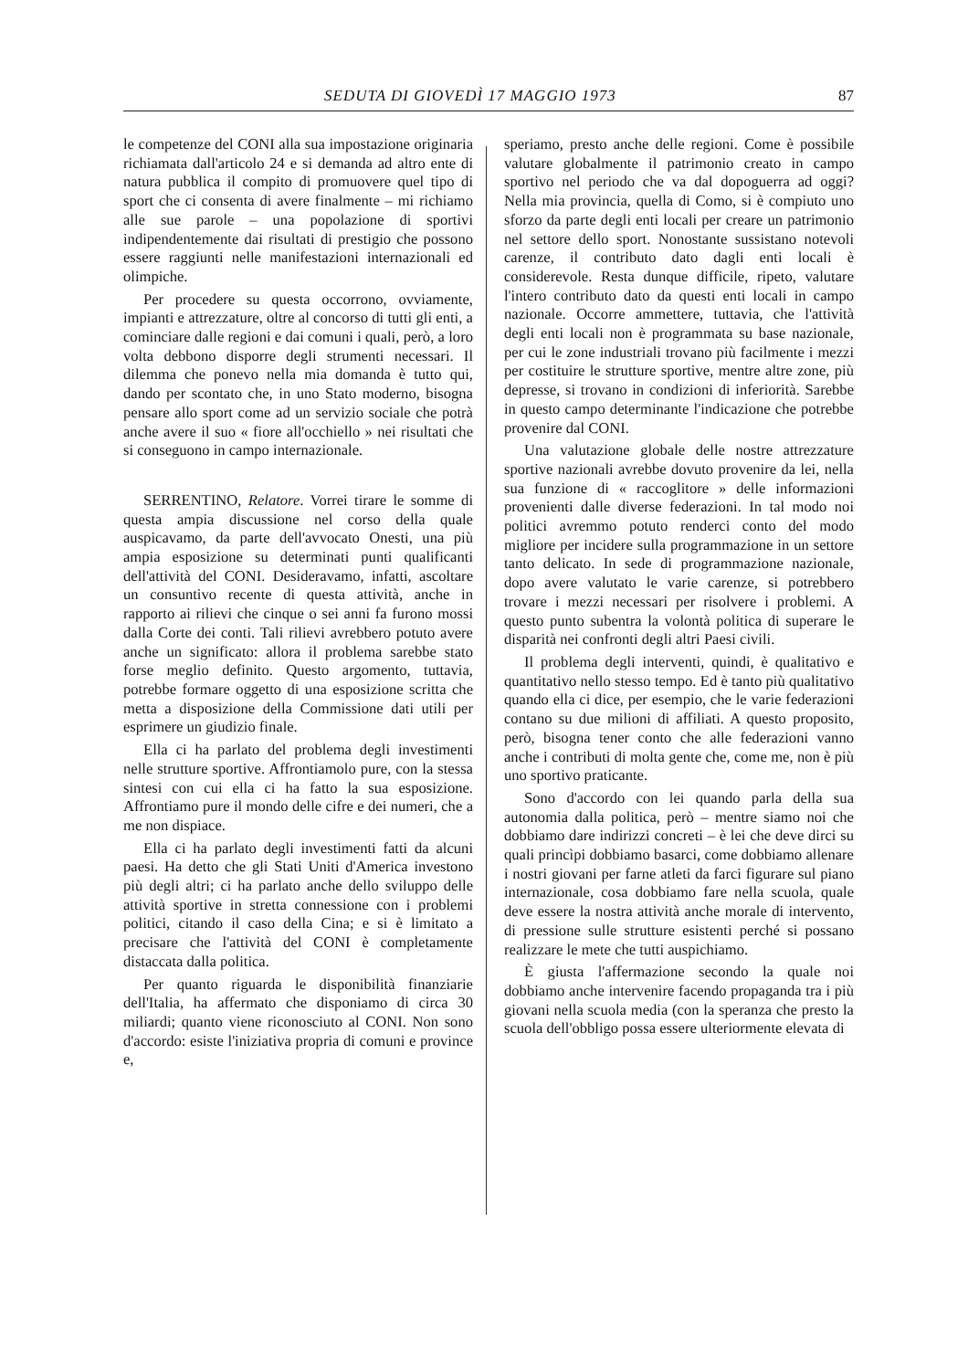SEDUTA DI GIOVEDÌ 17 MAGGIO 1973 87
le competenze del CONI alla sua impostazione originaria richiamata dall'articolo 24 e si demanda ad altro ente di natura pubblica il compito di promuovere quel tipo di sport che ci consenta di avere finalmente – mi richiamo alle sue parole – una popolazione di sportivi indipendentemente dai risultati di prestigio che possono essere raggiunti nelle manifestazioni internazionali ed olimpiche.
Per procedere su questa occorrono, ovviamente, impianti e attrezzature, oltre al concorso di tutti gli enti, a cominciare dalle regioni e dai comuni i quali, però, a loro volta debbono disporre degli strumenti necessari. Il dilemma che ponevo nella mia domanda è tutto qui, dando per scontato che, in uno Stato moderno, bisogna pensare allo sport come ad un servizio sociale che potrà anche avere il suo « fiore all'occhiello » nei risultati che si conseguono in campo internazionale.
SERRENTINO, Relatore. Vorrei tirare le somme di questa ampia discussione nel corso della quale auspicavamo, da parte dell'avvocato Onesti, una più ampia esposizione su determinati punti qualificanti dell'attività del CONI. Desideravamo, infatti, ascoltare un consuntivo recente di questa attività, anche in rapporto ai rilievi che cinque o sei anni fa furono mossi dalla Corte dei conti. Tali rilievi avrebbero potuto avere anche un significato: allora il problema sarebbe stato forse meglio definito. Questo argomento, tuttavia, potrebbe formare oggetto di una esposizione scritta che metta a disposizione della Commissione dati utili per esprimere un giudizio finale.
Ella ci ha parlato del problema degli investimenti nelle strutture sportive. Affrontiamolo pure, con la stessa sintesi con cui ella ci ha fatto la sua esposizione. Affrontiamo pure il mondo delle cifre e dei numeri, che a me non dispiace.
Ella ci ha parlato degli investimenti fatti da alcuni paesi. Ha detto che gli Stati Uniti d'America investono più degli altri; ci ha parlato anche dello sviluppo delle attività sportive in stretta connessione con i problemi politici, citando il caso della Cina; e si è limitato a precisare che l'attività del CONI è completamente distaccata dalla politica.
Per quanto riguarda le disponibilità finanziarie dell'Italia, ha affermato che disponiamo di circa 30 miliardi; quanto viene riconosciuto al CONI. Non sono d'accordo: esiste l'iniziativa propria di comuni e province e,
speriamo, presto anche delle regioni. Come è possibile valutare globalmente il patrimonio creato in campo sportivo nel periodo che va dal dopoguerra ad oggi? Nella mia provincia, quella di Como, si è compiuto uno sforzo da parte degli enti locali per creare un patrimonio nel settore dello sport. Nonostante sussistano notevoli carenze, il contributo dato dagli enti locali è considerevole. Resta dunque difficile, ripeto, valutare l'intero contributo dato da questi enti locali in campo nazionale. Occorre ammettere, tuttavia, che l'attività degli enti locali non è programmata su base nazionale, per cui le zone industriali trovano più facilmente i mezzi per costituire le strutture sportive, mentre altre zone, più depresse, si trovano in condizioni di inferiorità. Sarebbe in questo campo determinante l'indicazione che potrebbe provenire dal CONI.
Una valutazione globale delle nostre attrezzature sportive nazionali avrebbe dovuto provenire da lei, nella sua funzione di « raccoglitore » delle informazioni provenienti dalle diverse federazioni. In tal modo noi politici avremmo potuto renderci conto del modo migliore per incidere sulla programmazione in un settore tanto delicato. In sede di programmazione nazionale, dopo avere valutato le varie carenze, si potrebbero trovare i mezzi necessari per risolvere i problemi. A questo punto subentra la volontà politica di superare le disparità nei confronti degli altri Paesi civili.
Il problema degli interventi, quindi, è qualitativo e quantitativo nello stesso tempo. Ed è tanto più qualitativo quando ella ci dice, per esempio, che le varie federazioni contano su due milioni di affiliati. A questo proposito, però, bisogna tener conto che alle federazioni vanno anche i contributi di molta gente che, come me, non è più uno sportivo praticante.
Sono d'accordo con lei quando parla della sua autonomia dalla politica, però – mentre siamo noi che dobbiamo dare indirizzi concreti – è lei che deve dirci su quali princìpi dobbiamo basarci, come dobbiamo allenare i nostri giovani per farne atleti da farci figurare sul piano internazionale, cosa dobbiamo fare nella scuola, quale deve essere la nostra attività anche morale di intervento, di pressione sulle strutture esistenti perché si possano realizzare le mete che tutti auspichiamo.
È giusta l'affermazione secondo la quale noi dobbiamo anche intervenire facendo propaganda tra i più giovani nella scuola media (con la speranza che presto la scuola dell'obbligo possa essere ulteriormente elevata di